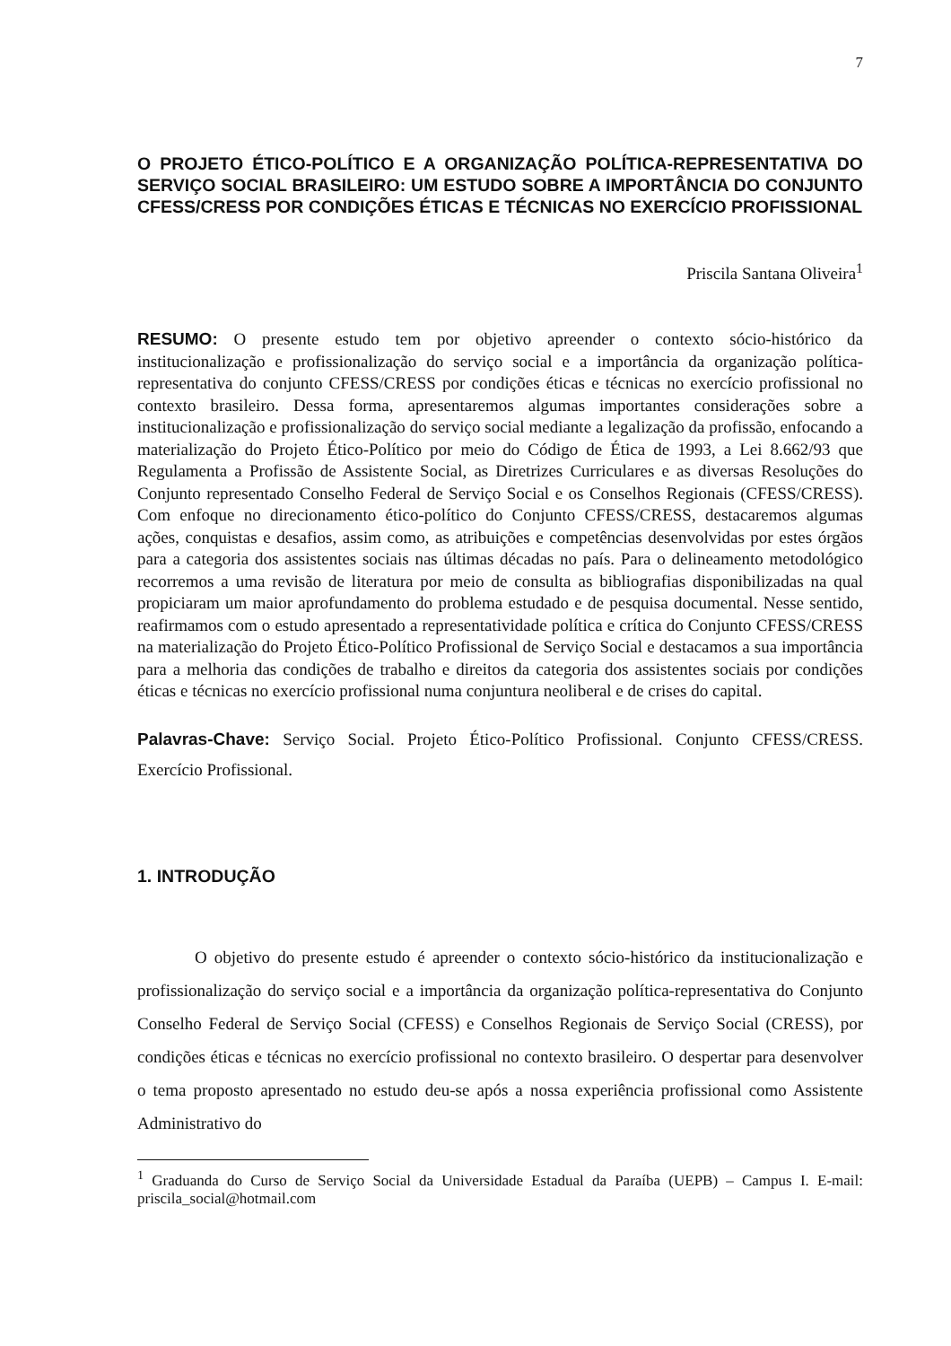7
O PROJETO ÉTICO-POLÍTICO E A ORGANIZAÇÃO POLÍTICA-REPRESENTATIVA DO SERVIÇO SOCIAL BRASILEIRO: UM ESTUDO SOBRE A IMPORTÂNCIA DO CONJUNTO CFESS/CRESS POR CONDIÇÕES ÉTICAS E TÉCNICAS NO EXERCÍCIO PROFISSIONAL
Priscila Santana Oliveira<sup>1</sup>
RESUMO: O presente estudo tem por objetivo apreender o contexto sócio-histórico da institucionalização e profissionalização do serviço social e a importância da organização política-representativa do conjunto CFESS/CRESS por condições éticas e técnicas no exercício profissional no contexto brasileiro. Dessa forma, apresentaremos algumas importantes considerações sobre a institucionalização e profissionalização do serviço social mediante a legalização da profissão, enfocando a materialização do Projeto Ético-Político por meio do Código de Ética de 1993, a Lei 8.662/93 que Regulamenta a Profissão de Assistente Social, as Diretrizes Curriculares e as diversas Resoluções do Conjunto representado Conselho Federal de Serviço Social e os Conselhos Regionais (CFESS/CRESS). Com enfoque no direcionamento ético-político do Conjunto CFESS/CRESS, destacaremos algumas ações, conquistas e desafios, assim como, as atribuições e competências desenvolvidas por estes órgãos para a categoria dos assistentes sociais nas últimas décadas no país. Para o delineamento metodológico recorremos a uma revisão de literatura por meio de consulta as bibliografias disponibilizadas na qual propiciaram um maior aprofundamento do problema estudado e de pesquisa documental. Nesse sentido, reafirmamos com o estudo apresentado a representatividade política e crítica do Conjunto CFESS/CRESS na materialização do Projeto Ético-Político Profissional de Serviço Social e destacamos a sua importância para a melhoria das condições de trabalho e direitos da categoria dos assistentes sociais por condições éticas e técnicas no exercício profissional numa conjuntura neoliberal e de crises do capital.
Palavras-Chave: Serviço Social. Projeto Ético-Político Profissional. Conjunto CFESS/CRESS. Exercício Profissional.
1. INTRODUÇÃO
O objetivo do presente estudo é apreender o contexto sócio-histórico da institucionalização e profissionalização do serviço social e a importância da organização política-representativa do Conjunto Conselho Federal de Serviço Social (CFESS) e Conselhos Regionais de Serviço Social (CRESS), por condições éticas e técnicas no exercício profissional no contexto brasileiro. O despertar para desenvolver o tema proposto apresentado no estudo deu-se após a nossa experiência profissional como Assistente Administrativo do
<sup>1</sup> Graduanda do Curso de Serviço Social da Universidade Estadual da Paraíba (UEPB) – Campus I. E-mail: priscila_social@hotmail.com